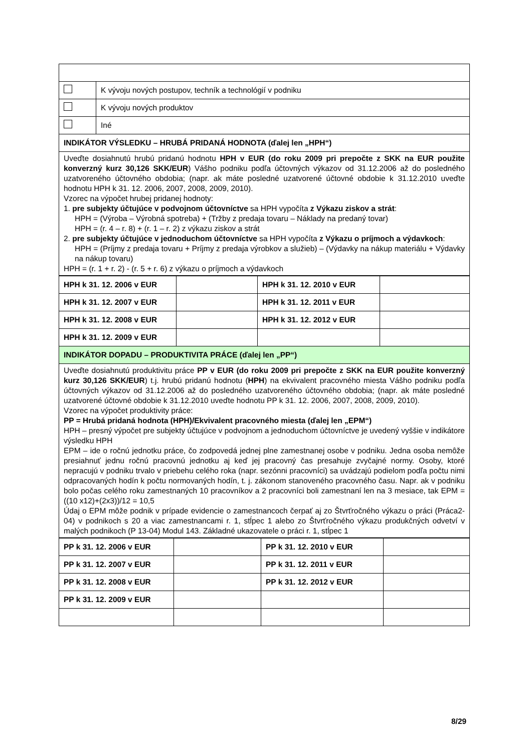| | K vývoju nových postupov, techník a technológií v podniku |
| | K vývoju nových produktov |
| | Iné |
| INDIKÁTOR VÝSLEDKU – HRUBÁ PRIDANÁ HODNOTA (ďalej len „HPH“) | |
| Uveďte dosiahnutú hrubú pridanú hodnotu HPH v EUR (do roku 2009 pri prepočte z SKK na EUR použite konverzný kurz 30,126 SKK/EUR ) Vášho podniku podľa účtovných výkazov od 31.12.2006 až do posledného uzatvoreného účtovného obdobia; (napr. ak máte posledné uzatvorené účtovné obdobie k 31.12.2010 uveďte hodnotu HPH k 31. 12. 2006, 2007, 2008, 2009, 2010). Vzorec na výpočet hrubej pridanej hodnoty: 1. pre subjekty účtujúce v podvojnom účtovníctve sa HPH vypočíta z Výkazu ziskov a strát : HPH = (Výroba – Výrobná spotreba) + (Tržby z predaja tovaru – Náklady na predaný tovar) HPH = (r. 4 – r. 8) + (r. 1 – r. 2) z výkazu ziskov a strát 2. pre subjekty účtujúce v jednoduchom účtovníctve sa HPH vypočíta z Výkazu o príjmoch a výdavkoch : HPH = (Príjmy z predaja tovaru + Príjmy z predaja výrobkov a služieb) – (Výdavky na nákup materiálu + Výdavky na nákup tovaru) HPH = (r. 1 + r. 2) - (r. 5 + r. 6) z výkazu o príjmoch a výdavkoch | |
| HPH k 31. 12. 2006 v EUR | | HPH k 31. 12. 2010 v EUR | |
| HPH k 31. 12. 2007 v EUR | | HPH k 31. 12. 2011 v EUR | |
| HPH k 31. 12. 2008 v EUR | | HPH k 31. 12. 2012 v EUR | |
| HPH k 31. 12. 2009 v EUR | | | |
| INDIKÁTOR DOPADU – PRODUKTIVITA PRÁCE (ďalej len „PP“) | | | |
| Uveďte dosiahnutú produktivitu práce PP v EUR (do roku 2009 pri prepočte z SKK na EUR použite konverzný kurz 30,126 SKK/EUR ) t.j. hrubú pridanú hodnotu ( HPH ) na ekvivalent pracovného miesta Vášho podniku podľa účtovných výkazov od 31.12.2006 až do posledného uzatvoreného účtovného obdobia; (napr. ak máte posledné uzatvorené účtovné obdobie k 31.12.2010 uveďte hodnotu PP k 31. 12. 2006, 2007, 2008, 2009, 2010). Vzorec na výpočet produktivity práce: PP = Hrubá pridaná hodnota (HPH)/Ekvivalent pracovného miesta (ďalej len „EPM“) HPH – presný výpočet pre subjekty účtujúce v podvojnom a jednoduchom účtovníctve je uvedený vyššie v indikátore výsledku HPH EPM – ide o ročnú jednotku práce, čo zodpovedá jednej plne zamestnanej osobe v podniku. Jedna osoba nemôže presiahnuť jednu ročnú pracovnú jednotku aj keď jej pracovný čas presahuje zvyčajné normy. Osoby, ktoré nepracujú v podniku trvalo v priebehu celého roka (napr. sezónni pracovníci) sa uvádzajú podielom podľa počtu nimi odpracovaných hodín k počtu normovaných hodín, t. j. zákonom stanoveného pracovného času. Napr. ak v podniku bolo počas celého roku zamestnaných 10 pracovníkov a 2 pracovníci boli zamestnaní len na 3 mesiace, tak EPM = ((10 x12)+(2x3))/12 = 10,5 Údaj o EPM môže podnik v prípade evidencie o zamestnancoch čerpať aj zo Štvrťročného výkazu o práci (Práca2-04) v podnikoch s 20 a viac zamestnancami r. 1, stĺpec 1 alebo zo Štvrťročného výkazu produkčných odvetví v malých podnikoch (P 13-04) Modul 143. Základné ukazovatele o práci r. 1, stĺpec 1 | | | |
| PP k 31. 12. 2006 v EUR | | PP k 31. 12. 2010 v EUR | |
| PP k 31. 12. 2007 v EUR | | PP k 31. 12. 2011 v EUR | |
| PP k 31. 12. 2008 v EUR | | PP k 31. 12. 2012 v EUR | |
| PP k 31. 12. 2009 v EUR | | | |
8/29